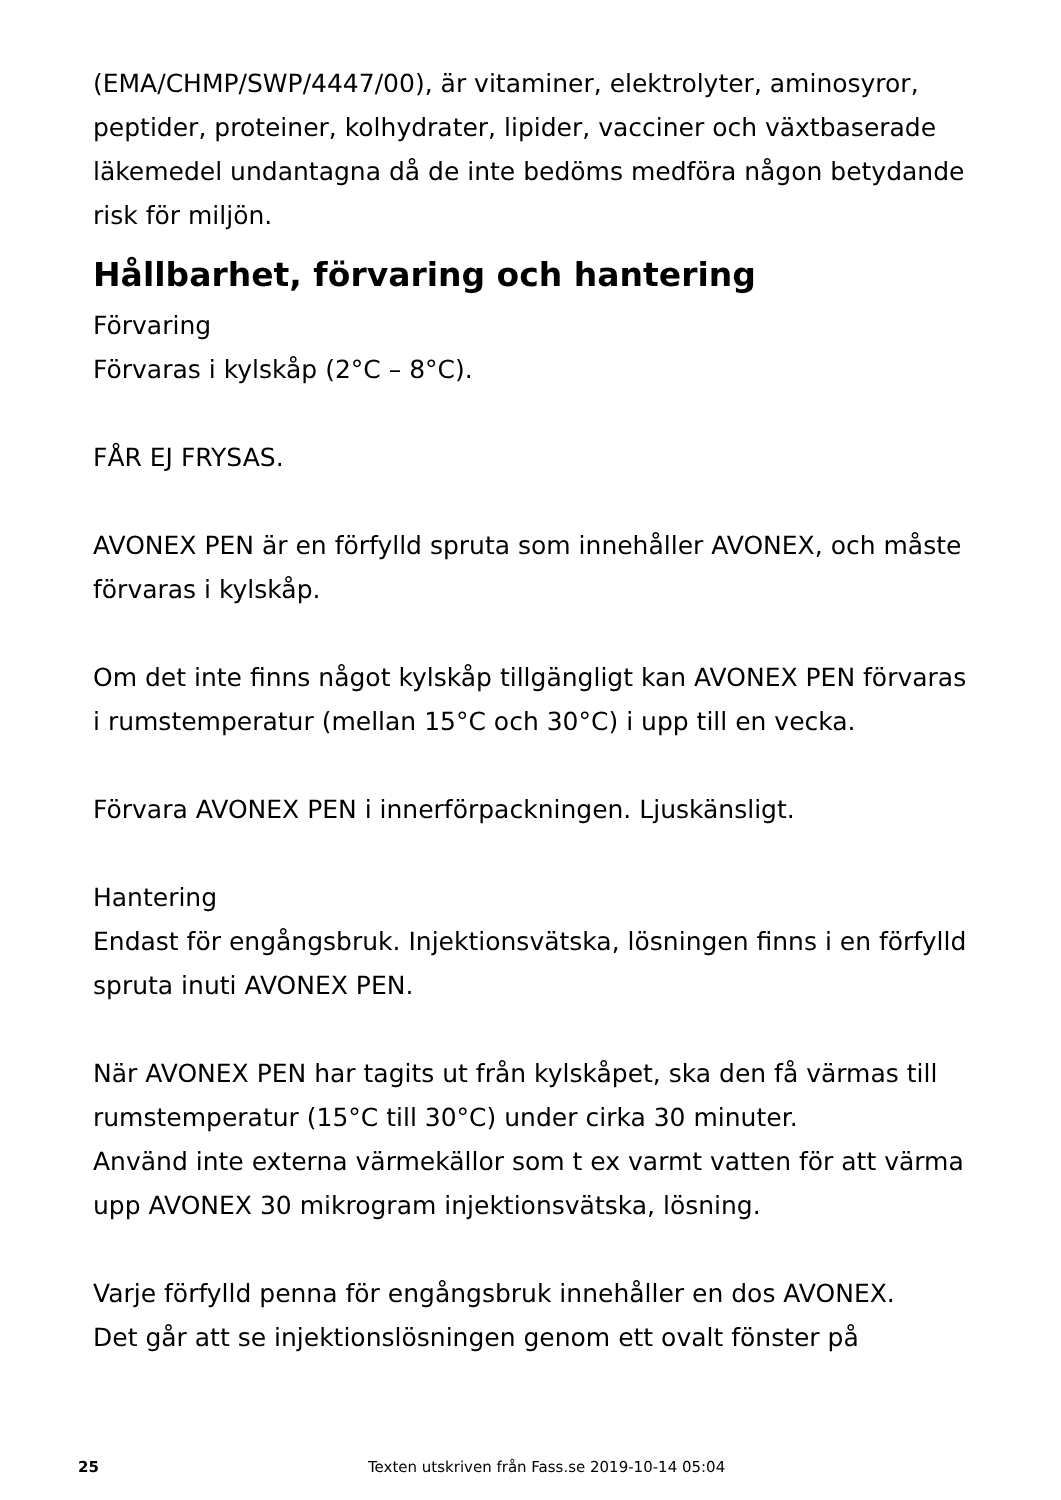(EMA/CHMP/SWP/4447/00), är vitaminer, elektrolyter, aminosyror, peptider, proteiner, kolhydrater, lipider, vacciner och växtbaserade läkemedel undantagna då de inte bedöms medföra någon betydande risk för miljön.
Hållbarhet, förvaring och hantering
Förvaring
Förvaras i kylskåp (2°C – 8°C).
FÅR EJ FRYSAS.
AVONEX PEN är en förfylld spruta som innehåller AVONEX, och måste förvaras i kylskåp.
Om det inte finns något kylskåp tillgängligt kan AVONEX PEN förvaras i rumstemperatur (mellan 15°C och 30°C) i upp till en vecka.
Förvara AVONEX PEN i innerförpackningen. Ljuskänsligt.
Hantering
Endast för engångsbruk. Injektionsvätska, lösningen finns i en förfylld spruta inuti AVONEX PEN.
När AVONEX PEN har tagits ut från kylskåpet, ska den få värmas till rumstemperatur (15°C till 30°C) under cirka 30 minuter.
Använd inte externa värmekällor som t ex varmt vatten för att värma upp AVONEX 30 mikrogram injektionsvätska, lösning.
Varje förfylld penna för engångsbruk innehåller en dos AVONEX.
Det går att se injektionslösningen genom ett ovalt fönster på
25 Texten utskriven från Fass.se 2019-10-14 05:04